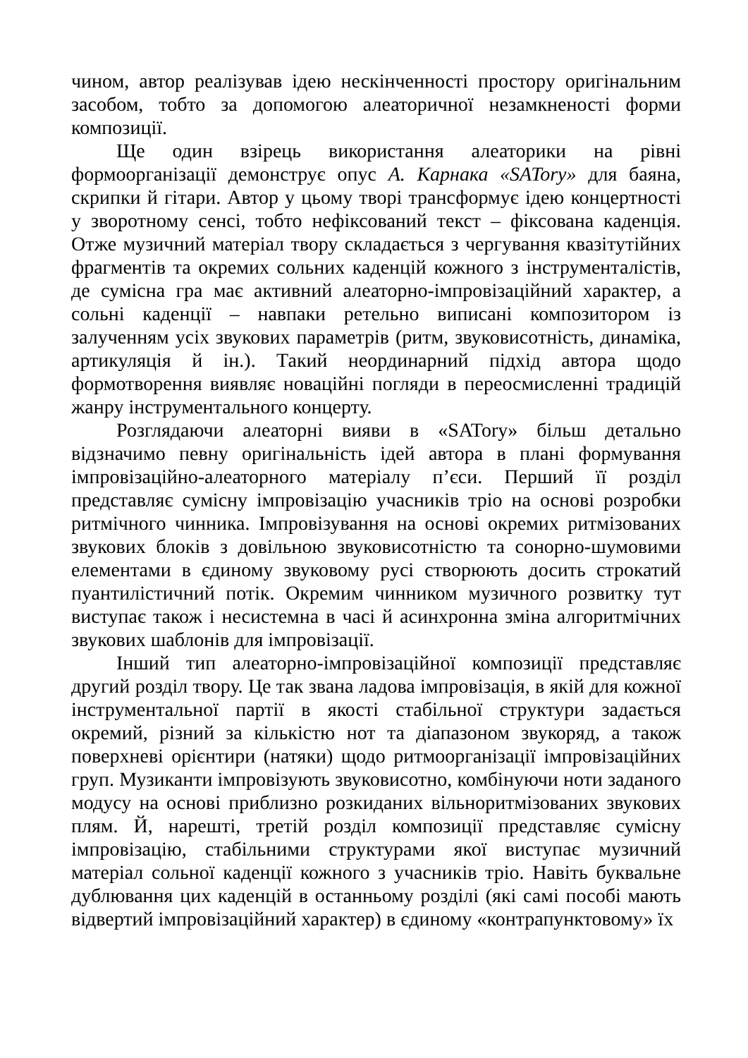чином, автор реалізував ідею нескінченності простору оригінальним засобом, тобто за допомогою алеаторичної незамкненості форми композиції.
Ще один взірець використання алеаторики на рівні формоорганізації демонструє опус А. Карнака «SATory» для баяна, скрипки й гітари. Автор у цьому творі трансформує ідею концертності у зворотному сенсі, тобто нефіксований текст – фіксована каденція. Отже музичний матеріал твору складається з чергування квазітутійних фрагментів та окремих сольних каденцій кожного з інструменталістів, де сумісна гра має активний алеаторно-імпровізаційний характер, а сольні каденції – навпаки ретельно виписані композитором із залученням усіх звукових параметрів (ритм, звуковисотність, динаміка, артикуляція й ін.). Такий неординарний підхід автора щодо формотворення виявляє новаційні погляди в переосмисленні традицій жанру інструментального концерту.
Розглядаючи алеаторні вияви в «SATory» більш детально відзначимо певну оригінальність ідей автора в плані формування імпровізаційно-алеаторного матеріалу п’єси. Перший її розділ представляє сумісну імпровізацію учасників тріо на основі розробки ритмічного чинника. Імпровізування на основі окремих ритмізованих звукових блоків з довільною звуковисотністю та сонорно-шумовими елементами в єдиному звуковому русі створюють досить строкатий пуантилістичний потік. Окремим чинником музичного розвитку тут виступає також і несистемна в часі й асинхронна зміна алгоритмічних звукових шаблонів для імпровізації.
Інший тип алеаторно-імпровізаційної композиції представляє другий розділ твору. Це так звана ладова імпровізація, в якій для кожної інструментальної партії в якості стабільної структури задається окремий, різний за кількістю нот та діапазоном звукоряд, а також поверхневі орієнтири (натяки) щодо ритмоорганізації імпровізаційних груп. Музиканти імпровізують звуковисотно, комбінуючи ноти заданого модусу на основі приблизно розкиданих вільноритмізованих звукових плям. Й, нарешті, третій розділ композиції представляє сумісну імпровізацію, стабільними структурами якої виступає музичний матеріал сольної каденції кожного з учасників тріо. Навіть буквальне дублювання цих каденцій в останньому розділі (які самі пособі мають відвертий імпровізаційний характер) в єдиному «контрапунктовому» їх